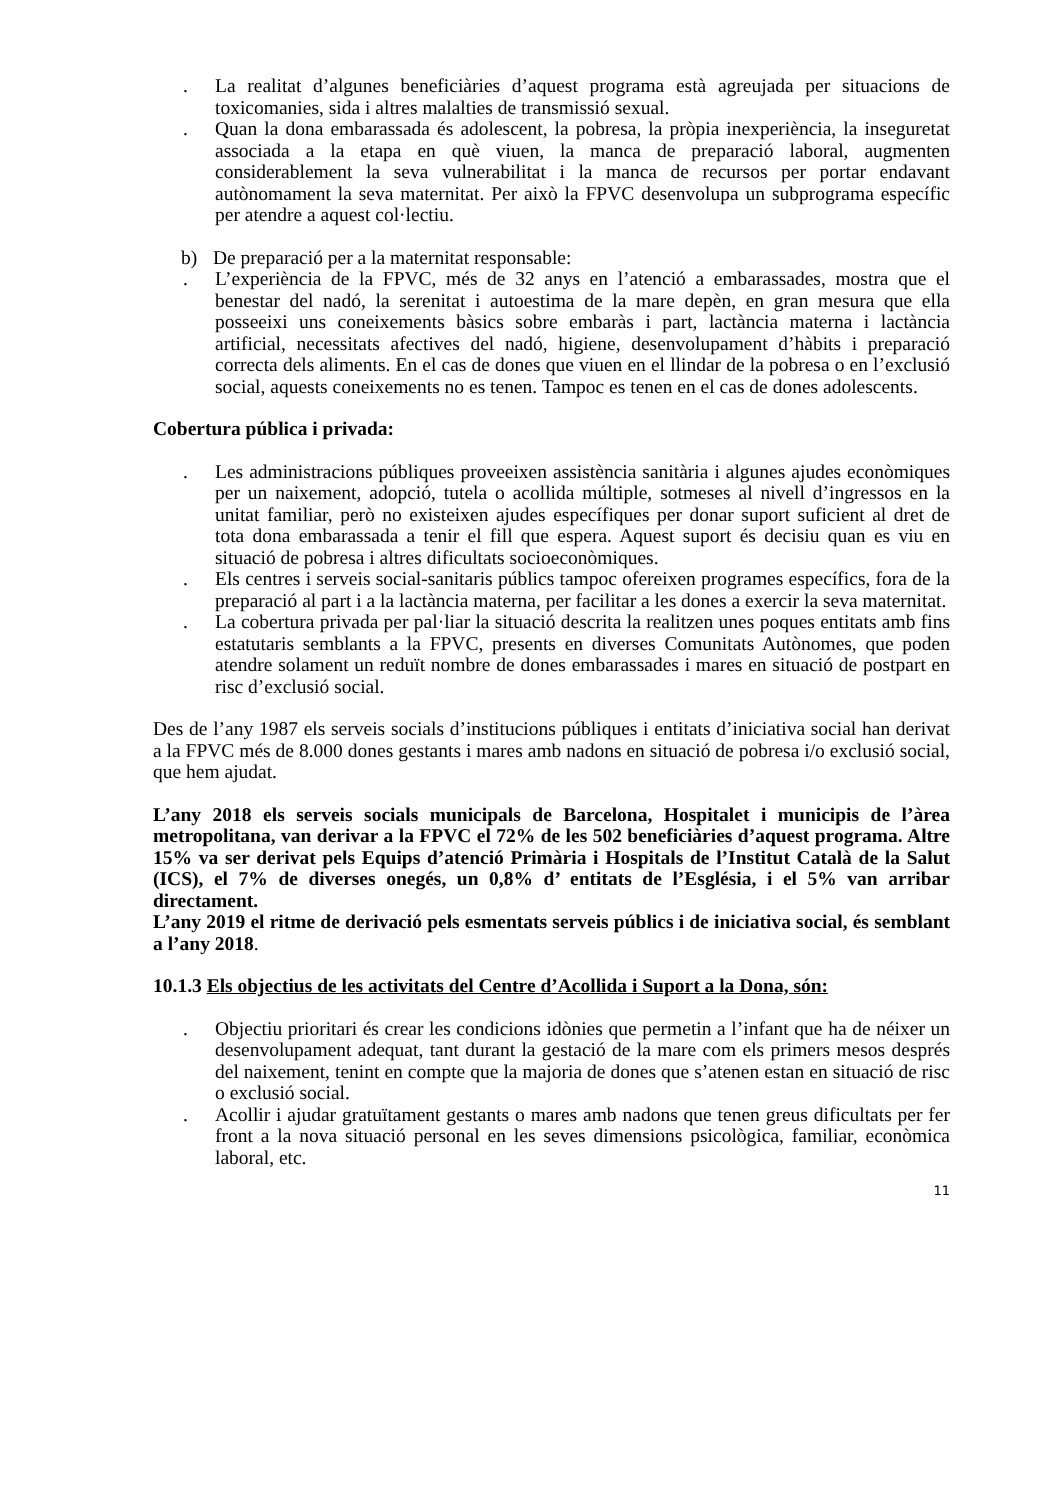. La realitat d’algunes beneficiàries d’aquest programa està agreujada per situacions de toxicomanies, sida i altres malalties de transmissió sexual.
. Quan la dona embarassada és adolescent, la pobresa, la pròpia inexperiència, la inseguretat associada a la etapa en què viuen, la manca de preparació laboral, augmenten considerablement la seva vulnerabilitat i la manca de recursos per portar endavant autònomament la seva maternitat. Per això la FPVC desenvolupa un subprograma específic per atendre a aquest col·lectiu.
b) De preparació per a la maternitat responsable:
. L’experiència de la FPVC, més de 32 anys en l’atenció a embarassades, mostra que el benestar del nadó, la serenitat i autoestima de la mare depèn, en gran mesura que ella posseeixi uns coneixements bàsics sobre embaràs i part, lactància materna i lactància artificial, necessitats afectives del nadó, higiene, desenvolupament d’hàbits i preparació correcta dels aliments. En el cas de dones que viuen en el llindar de la pobresa o en l’exclusió social, aquests coneixements no es tenen. Tampoc es tenen en el cas de dones adolescents.
Cobertura pública i privada:
. Les administracions públiques proveeixen assistència sanitària i algunes ajudes econòmiques per un naixement, adopció, tutela o acollida múltiple, sotmeses al nivell d’ingressos en la unitat familiar, però no existeixen ajudes específiques per donar suport suficient al dret de tota dona embarassada a tenir el fill que espera. Aquest suport és decisiu quan es viu en situació de pobresa i altres dificultats socioeconòmiques.
. Els centres i serveis social-sanitaris públics tampoc ofereixen programes específics, fora de la preparació al part i a la lactància materna, per facilitar a les dones a exercir la seva maternitat.
. La cobertura privada per pal·liar la situació descrita la realitzen unes poques entitats amb fins estatutaris semblants a la FPVC, presents en diverses Comunitats Autònomes, que poden atendre solament un reduït nombre de dones embarassades i mares en situació de postpart en risc d’exclusió social.
Des de l’any 1987 els serveis socials d’institucions públiques i entitats d’iniciativa social han derivat a la FPVC més de 8.000 dones gestants i mares amb nadons en situació de pobresa i/o exclusió social, que hem ajudat.
L’any 2018 els serveis socials municipals de Barcelona, Hospitalet i municipis de l’àrea metropolitana, van derivar a la FPVC el 72% de les 502 beneficiàries d’aquest programa. Altre 15% va ser derivat pels Equips d’atenció Primària i Hospitals de l’Institut Català de la Salut (ICS), el 7% de diverses onegés, un 0,8% d’ entitats de l’Església, i el 5% van arribar directament.
L’any 2019 el ritme de derivació pels esmentats serveis públics i de iniciativa social, és semblant a l’any 2018.
10.1.3 Els objectius de les activitats del Centre d’Acollida i Suport a la Dona, són:
. Objectiu prioritari és crear les condicions idònies que permetin a l’infant que ha de néixer un desenvolupament adequat, tant durant la gestació de la mare com els primers mesos després del naixement, tenint en compte que la majoria de dones que s’atenen estan en situació de risc o exclusió social.
. Acollir i ajudar gratuïtament gestants o mares amb nadons que tenen greus dificultats per fer front a la nova situació personal en les seves dimensions psicològica, familiar, econòmica laboral, etc.
11